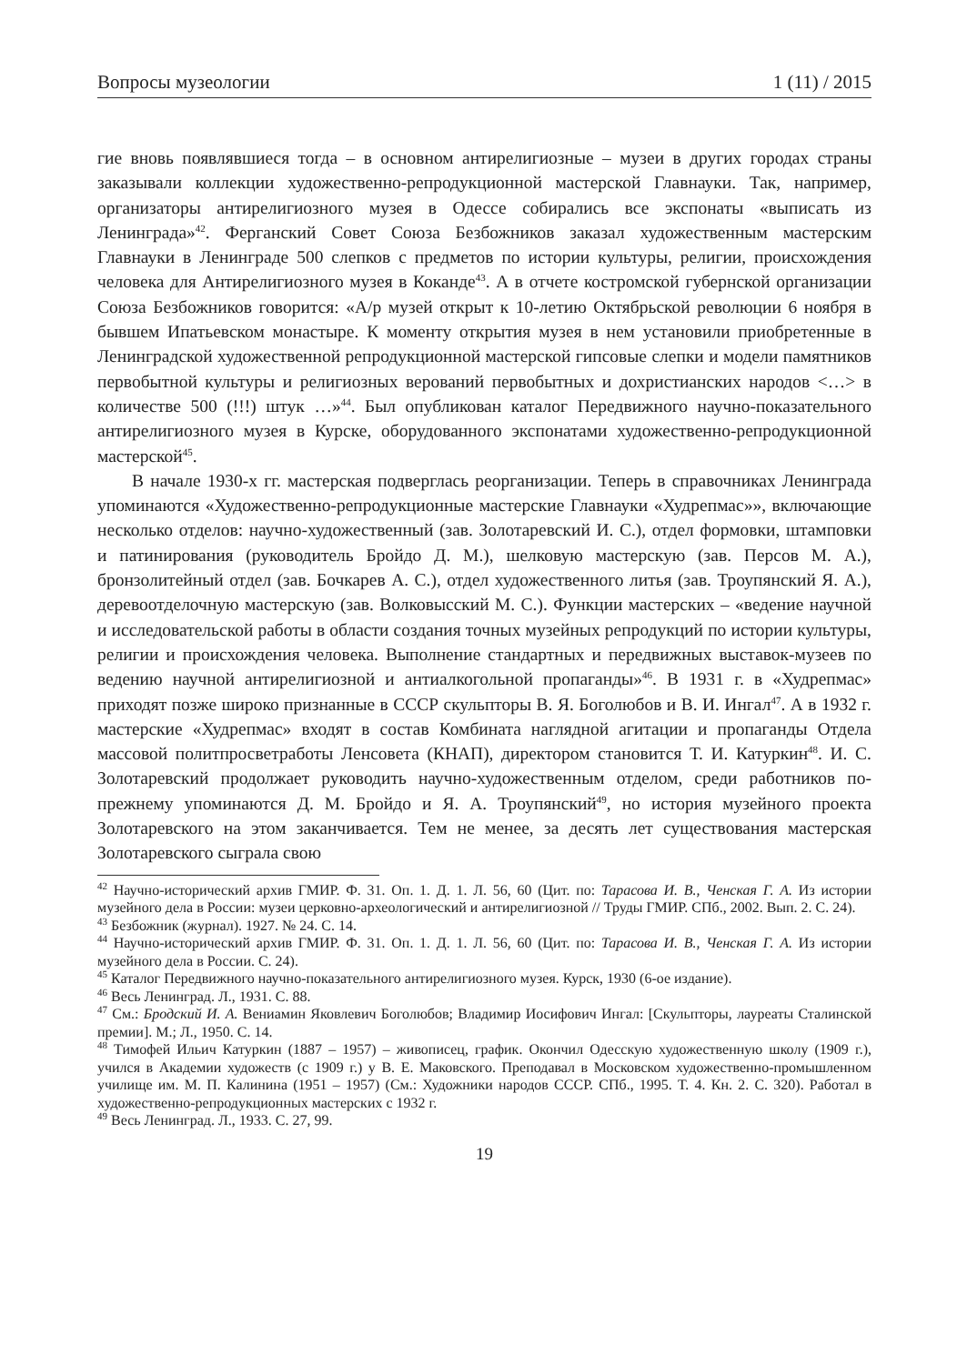Вопросы музеологии 1 (11) / 2015
гие вновь появлявшиеся тогда – в основном антирелигиозные – музеи в других городах страны заказывали коллекции художественно-репродукционной мастерской Главнауки. Так, например, организаторы антирелигиозного музея в Одессе собирались все экспонаты «выписать из Ленинграда»<sup>42</sup>. Ферганский Совет Союза Безбожников заказал художественным мастерским Главнауки в Ленинграде 500 слепков с предметов по истории культуры, религии, происхождения человека для Антирелигиозного музея в Коканде<sup>43</sup>. А в отчете костромской губернской организации Союза Безбожников говорится: «А/р музей открыт к 10-летию Октябрьской революции 6 ноября в бывшем Ипатьевском монастыре. К моменту открытия музея в нем установили приобретенные в Ленинградской художественной репродукционной мастерской гипсовые слепки и модели памятников первобытной культуры и религиозных верований первобытных и дохристианских народов <…> в количестве 500 (!!!) штук …»<sup>44</sup>. Был опубликован каталог Передвижного научно-показательного антирелигиозного музея в Курске, оборудованного экспонатами художественно-репродукционной мастерской<sup>45</sup>.
В начале 1930-х гг. мастерская подверглась реорганизации. Теперь в справочниках Ленинграда упоминаются «Художественно-репродукционные мастерские Главнауки «Худрепмас»», включающие несколько отделов: научно-художественный (зав. Золотаревский И. С.), отдел формовки, штамповки и патинирования (руководитель Бройдо Д. М.), шелковую мастерскую (зав. Персов М. А.), бронзолитейный отдел (зав. Бочкарев А. С.), отдел художественного литья (зав. Троупянский Я. А.), деревоотделочную мастерскую (зав. Волковысский М. С.). Функции мастерских – «ведение научной и исследовательской работы в области создания точных музейных репродукций по истории культуры, религии и происхождения человека. Выполнение стандартных и передвижных выставок-музеев по ведению научной антирелигиозной и антиалкогольной пропаганды»<sup>46</sup>. В 1931 г. в «Худрепмас» приходят позже широко признанные в СССР скульпторы В. Я. Боголюбов и В. И. Ингал<sup>47</sup>. А в 1932 г. мастерские «Худрепмас» входят в состав Комбината наглядной агитации и пропаганды Отдела массовой политпросветработы Ленсовета (КНАП), директором становится Т. И. Катуркин<sup>48</sup>. И. С. Золотаревский продолжает руководить научно-художественным отделом, среди работников по-прежнему упоминаются Д. М. Бройдо и Я. А. Троупянский<sup>49</sup>, но история музейного проекта Золотаревского на этом заканчивается. Тем не менее, за десять лет существования мастерская Золотаревского сыграла свою
<sup>42</sup> Научно-исторический архив ГМИР. Ф. 31. Оп. 1. Д. 1. Л. 56, 60 (Цит. по: Тарасова И. В., Ченская Г. А. Из истории музейного дела в России: музеи церковно-археологический и антирелигиозной // Труды ГМИР. СПб., 2002. Вып. 2. С. 24).
<sup>43</sup> Безбожник (журнал). 1927. № 24. С. 14.
<sup>44</sup> Научно-исторический архив ГМИР. Ф. 31. Оп. 1. Д. 1. Л. 56, 60 (Цит. по: Тарасова И. В., Ченская Г. А. Из истории музейного дела в России. С. 24).
<sup>45</sup> Каталог Передвижного научно-показательного антирелигиозного музея. Курск, 1930 (6-ое издание).
<sup>46</sup> Весь Ленинград. Л., 1931. С. 88.
<sup>47</sup> См.: Бродский И. А. Вениамин Яковлевич Боголюбов; Владимир Иосифович Ингал: [Скульпторы, лауреаты Сталинской премии]. М.; Л., 1950. С. 14.
<sup>48</sup> Тимофей Ильич Катуркин (1887 – 1957) – живописец, график. Окончил Одесскую художественную школу (1909 г.), учился в Академии художеств (с 1909 г.) у В. Е. Маковского. Преподавал в Московском художественно-промышленном училище им. М. П. Калинина (1951 – 1957) (См.: Художники народов СССР. СПб., 1995. Т. 4. Кн. 2. С. 320). Работал в художественно-репродукционных мастерских с 1932 г.
<sup>49</sup> Весь Ленинград. Л., 1933. С. 27, 99.
19